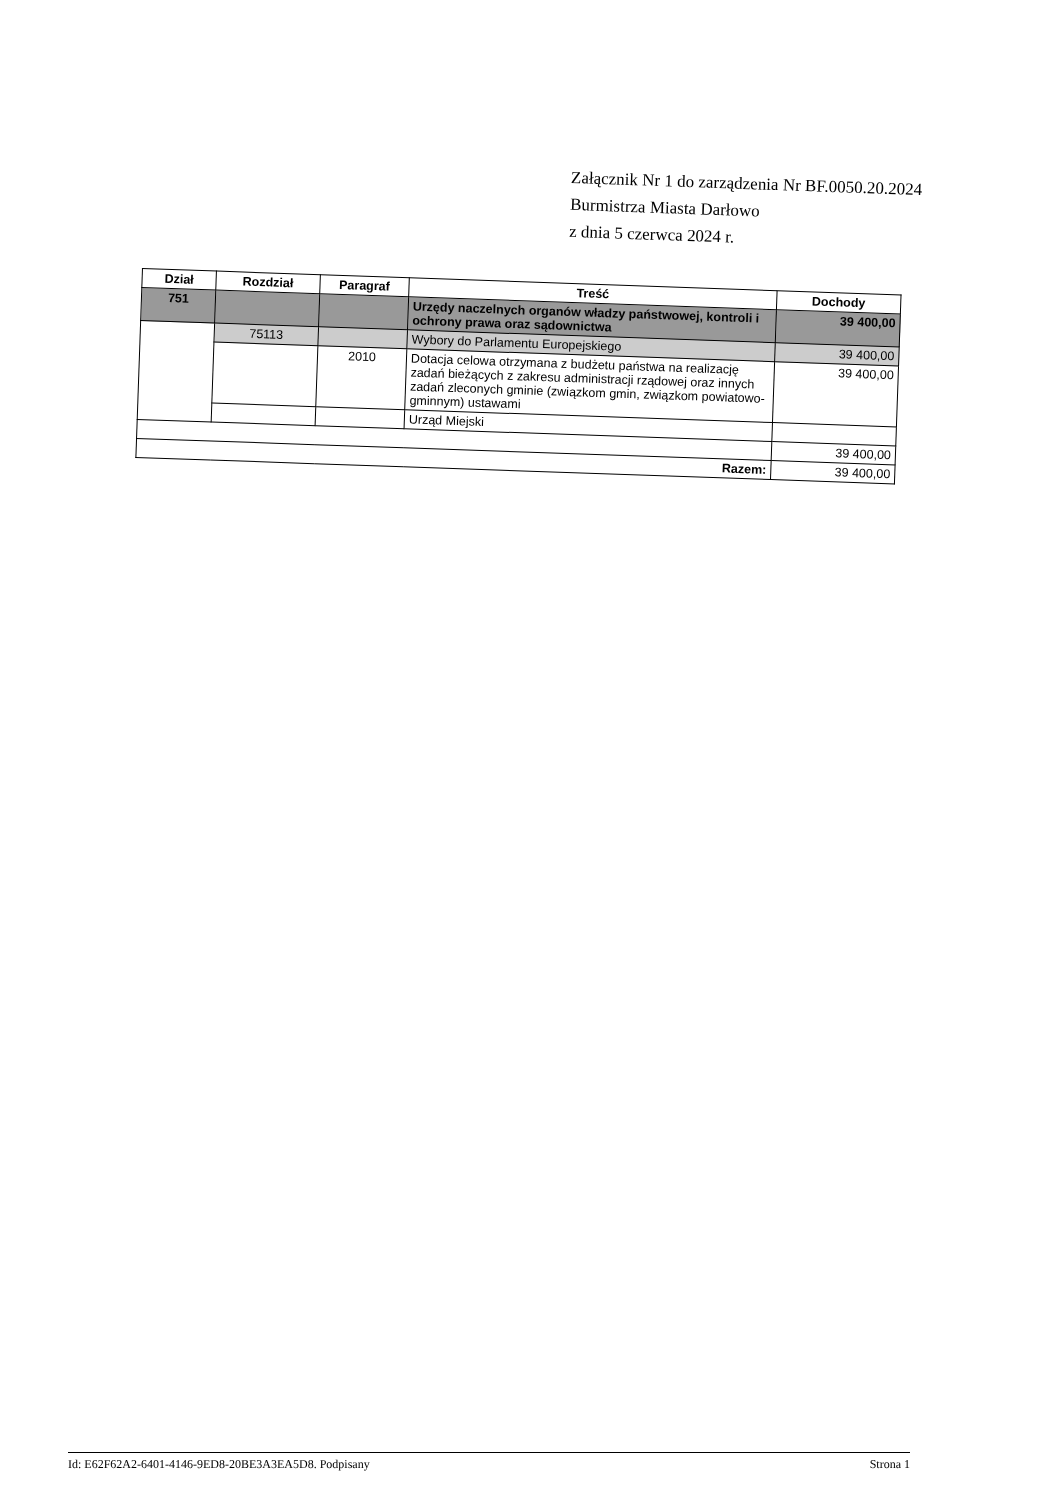Załącznik Nr 1 do zarządzenia Nr BF.0050.20.2024
Burmistrza Miasta Darłowo
z dnia 5 czerwca 2024 r.
| Dział | Rozdział | Paragraf | Treść | Dochody |
| --- | --- | --- | --- | --- |
| 751 | | | Urzędy naczelnych organów władzy państwowej, kontroli i ochrony prawa oraz sądownictwa | 39 400,00 |
| | 75113 | | Wybory do Parlamentu Europejskiego | 39 400,00 |
| | | 2010 | Dotacja celowa otrzymana z budżetu państwa na realizację zadań bieżących z zakresu administracji rządowej oraz innych zadań zleconych gminie (związkom gmin, związkom powiatowo-gminnym) ustawami | 39 400,00 |
| | | | Urząd Miejski | |
| | | | | 39 400,00 |
| Razem: | | | | 39 400,00 |
Id: E62F62A2-6401-4146-9ED8-20BE3A3EA5D8. Podpisany Strona 1